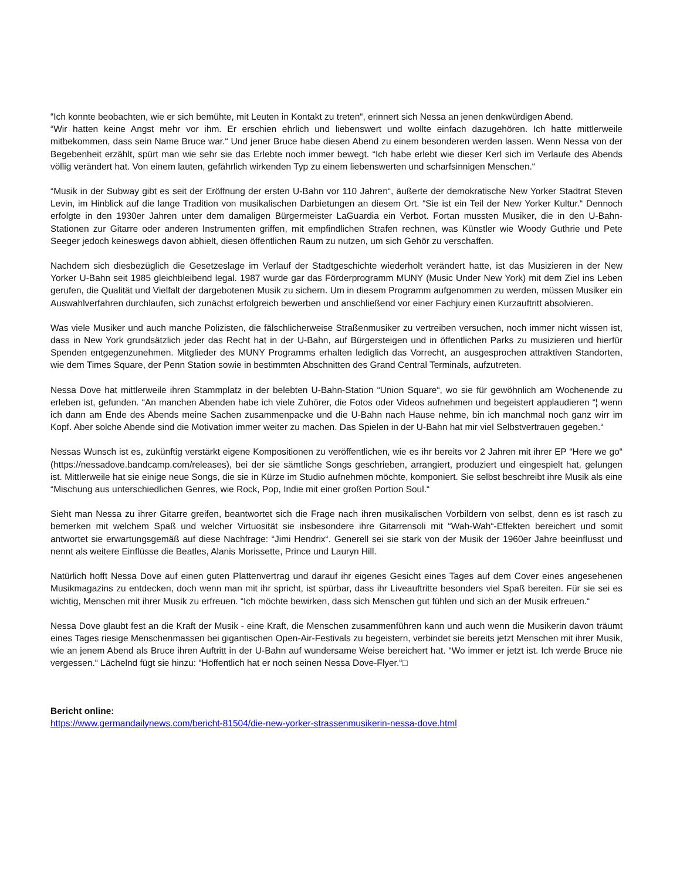“Ich konnte beobachten, wie er sich bemühte, mit Leuten in Kontakt zu treten“, erinnert sich Nessa an jenen denkwürdigen Abend.
“Wir hatten keine Angst mehr vor ihm. Er erschien ehrlich und liebenswert und wollte einfach dazugehören. Ich hatte mittlerweile mitbekommen, dass sein Name Bruce war.“ Und jener Bruce habe diesen Abend zu einem besonderen werden lassen. Wenn Nessa von der Begebenheit erzählt, spürt man wie sehr sie das Erlebte noch immer bewegt. “Ich habe erlebt wie dieser Kerl sich im Verlaufe des Abends völlig verändert hat. Von einem lauten, gefährlich wirkenden Typ zu einem liebenswerten und scharfsinnigen Menschen.“
“Musik in der Subway gibt es seit der Eröffnung der ersten U-Bahn vor 110 Jahren“, äußerte der demokratische New Yorker Stadtrat Steven Levin, im Hinblick auf die lange Tradition von musikalischen Darbietungen an diesem Ort. “Sie ist ein Teil der New Yorker Kultur.“ Dennoch erfolgte in den 1930er Jahren unter dem damaligen Bürgermeister LaGuardia ein Verbot. Fortan mussten Musiker, die in den U-Bahn-Stationen zur Gitarre oder anderen Instrumenten griffen, mit empfindlichen Strafen rechnen, was Künstler wie Woody Guthrie und Pete Seeger jedoch keineswegs davon abhielt, diesen öffentlichen Raum zu nutzen, um sich Gehör zu verschaffen.
Nachdem sich diesbezüglich die Gesetzeslage im Verlauf der Stadtgeschichte wiederholt verändert hatte, ist das Musizieren in der New Yorker U-Bahn seit 1985 gleichbleibend legal. 1987 wurde gar das Förderprogramm MUNY (Music Under New York) mit dem Ziel ins Leben gerufen, die Qualität und Vielfalt der dargebotenen Musik zu sichern. Um in diesem Programm aufgenommen zu werden, müssen Musiker ein Auswahlverfahren durchlaufen, sich zunächst erfolgreich bewerben und anschließend vor einer Fachjury einen Kurzauftritt absolvieren.
Was viele Musiker und auch manche Polizisten, die fälschlicherweise Straßenmusiker zu vertreiben versuchen, noch immer nicht wissen ist, dass in New York grundsätzlich jeder das Recht hat in der U-Bahn, auf Bürgersteigen und in öffentlichen Parks zu musizieren und hierfür Spenden entgegenzunehmen. Mitglieder des MUNY Programms erhalten lediglich das Vorrecht, an ausgesprochen attraktiven Standorten, wie dem Times Square, der Penn Station sowie in bestimmten Abschnitten des Grand Central Terminals, aufzutreten.
Nessa Dove hat mittlerweile ihren Stammplatz in der belebten U-Bahn-Station “Union Square“, wo sie für gewöhnlich am Wochenende zu erleben ist, gefunden. “An manchen Abenden habe ich viele Zuhörer, die Fotos oder Videos aufnehmen und begeistert applaudieren “¦ wenn ich dann am Ende des Abends meine Sachen zusammenpacke und die U-Bahn nach Hause nehme, bin ich manchmal noch ganz wirr im Kopf. Aber solche Abende sind die Motivation immer weiter zu machen. Das Spielen in der U-Bahn hat mir viel Selbstvertrauen gegeben.“
Nessas Wunsch ist es, zukünftig verstärkt eigene Kompositionen zu veröffentlichen, wie es ihr bereits vor 2 Jahren mit ihrer EP “Here we go“ (https://nessadove.bandcamp.com/releases), bei der sie sämtliche Songs geschrieben, arrangiert, produziert und eingespielt hat, gelungen ist. Mittlerweile hat sie einige neue Songs, die sie in Kürze im Studio aufnehmen möchte, komponiert. Sie selbst beschreibt ihre Musik als eine “Mischung aus unterschiedlichen Genres, wie Rock, Pop, Indie mit einer großen Portion Soul.“
Sieht man Nessa zu ihrer Gitarre greifen, beantwortet sich die Frage nach ihren musikalischen Vorbildern von selbst, denn es ist rasch zu bemerken mit welchem Spaß und welcher Virtuosität sie insbesondere ihre Gitarrensoli mit “Wah-Wah“-Effekten bereichert und somit antwortet sie erwartungsgemäß auf diese Nachfrage: “Jimi Hendrix“. Generell sei sie stark von der Musik der 1960er Jahre beeinflusst und nennt als weitere Einflüsse die Beatles, Alanis Morissette, Prince und Lauryn Hill.
Natürlich hofft Nessa Dove auf einen guten Plattenvertrag und darauf ihr eigenes Gesicht eines Tages auf dem Cover eines angesehenen Musikmagazins zu entdecken, doch wenn man mit ihr spricht, ist spürbar, dass ihr Liveauftritte besonders viel Spaß bereiten. Für sie sei es wichtig, Menschen mit ihrer Musik zu erfreuen. “Ich möchte bewirken, dass sich Menschen gut fühlen und sich an der Musik erfreuen.“
Nessa Dove glaubt fest an die Kraft der Musik - eine Kraft, die Menschen zusammenführen kann und auch wenn die Musikerin davon träumt eines Tages riesige Menschenmassen bei gigantischen Open-Air-Festivals zu begeistern, verbindet sie bereits jetzt Menschen mit ihrer Musik, wie an jenem Abend als Bruce ihren Auftritt in der U-Bahn auf wundersame Weise bereichert hat. “Wo immer er jetzt ist. Ich werde Bruce nie vergessen.“ Lächelnd fügt sie hinzu: “Hoffentlich hat er noch seinen Nessa Dove-Flyer.“□
Bericht online:
https://www.germandailynews.com/bericht-81504/die-new-yorker-strassenmusikerin-nessa-dove.html